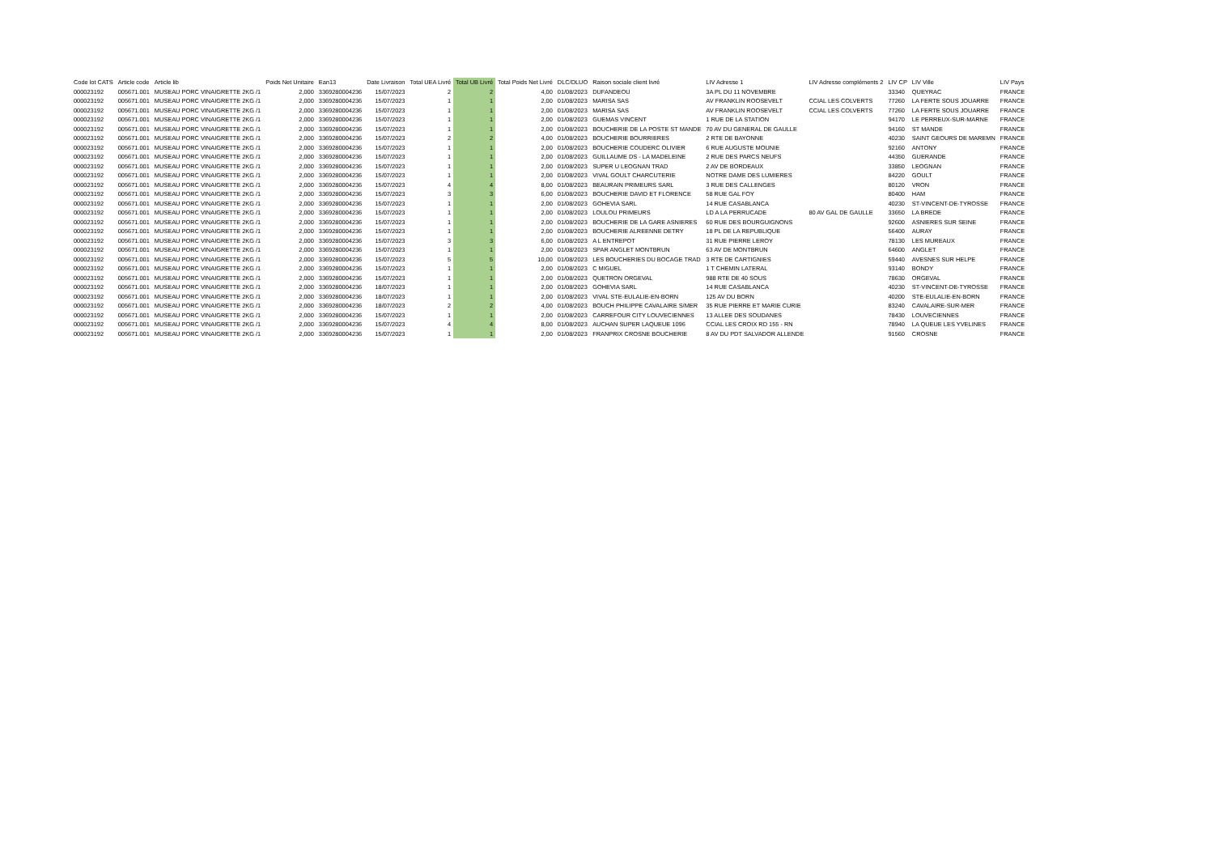| Code lot CATS | Article code | Article lib | Poids Net Unitaire | Ean13 | Date Livraison | Total UEA Livré | Total UB Livré | Total Poids Net Livré | DLC/DLUO | Raison sociale client livré | LIV Adresse 1 | LIV Adresse compléments 2 | LIV CP | LIV Ville | LIV Pays |
| --- | --- | --- | --- | --- | --- | --- | --- | --- | --- | --- | --- | --- | --- | --- | --- |
| 000023192 | 005671.001 | MUSEAU PORC VINAIGRETTE 2KG /1 | 2,000 | 3369280004236 | 15/07/2023 | 2 | 2 | 4,00 | 01/08/2023 | DUFANDEOU | 3A PL DU 11 NOVEMBRE | | 33340 | QUEYRAC | FRANCE |
| 000023192 | 005671.001 | MUSEAU PORC VINAIGRETTE 2KG /1 | 2,000 | 3369280004236 | 15/07/2023 | 1 | 1 | 2,00 | 01/08/2023 | MARISA SAS | AV FRANKLIN ROOSEVELT | CCIAL LES COLVERTS | 77260 | LA FERTE SOUS JOUARRE | FRANCE |
| 000023192 | 005671.001 | MUSEAU PORC VINAIGRETTE 2KG /1 | 2,000 | 3369280004236 | 15/07/2023 | 1 | 1 | 2,00 | 01/08/2023 | MARISA SAS | AV FRANKLIN ROOSEVELT | CCIAL LES COLVERTS | 77260 | LA FERTE SOUS JOUARRE | FRANCE |
| 000023192 | 005671.001 | MUSEAU PORC VINAIGRETTE 2KG /1 | 2,000 | 3369280004236 | 15/07/2023 | 1 | 1 | 2,00 | 01/08/2023 | GUEMAS VINCENT | 1 RUE DE LA STATION | | 94170 | LE PERREUX-SUR-MARNE | FRANCE |
| 000023192 | 005671.001 | MUSEAU PORC VINAIGRETTE 2KG /1 | 2,000 | 3369280004236 | 15/07/2023 | 1 | 1 | 2,00 | 01/08/2023 | BOUCHERIE DE LA POSTE ST MANDE | 70 AV DU GENERAL DE GAULLE | | 94160 | ST MANDE | FRANCE |
| 000023192 | 005671.001 | MUSEAU PORC VINAIGRETTE 2KG /1 | 2,000 | 3369280004236 | 15/07/2023 | 2 | 2 | 4,00 | 01/08/2023 | BOUCHERIE BOURRIERES | 2 RTE DE BAYONNE | | 40230 | SAINT GEOURS DE MAREMN | FRANCE |
| 000023192 | 005671.001 | MUSEAU PORC VINAIGRETTE 2KG /1 | 2,000 | 3369280004236 | 15/07/2023 | 1 | 1 | 2,00 | 01/08/2023 | BOUCHERIE COUDERC OLIVIER | 6 RUE AUGUSTE MOUNIE | | 92160 | ANTONY | FRANCE |
| 000023192 | 005671.001 | MUSEAU PORC VINAIGRETTE 2KG /1 | 2,000 | 3369280004236 | 15/07/2023 | 1 | 1 | 2,00 | 01/08/2023 | GUILLAUME DS - LA MADELEINE | 2 RUE DES PARCS NEUFS | | 44350 | GUERANDE | FRANCE |
| 000023192 | 005671.001 | MUSEAU PORC VINAIGRETTE 2KG /1 | 2,000 | 3369280004236 | 15/07/2023 | 1 | 1 | 2,00 | 01/08/2023 | SUPER U LEOGNAN TRAD | 2 AV DE BORDEAUX | | 33850 | LEOGNAN | FRANCE |
| 000023192 | 005671.001 | MUSEAU PORC VINAIGRETTE 2KG /1 | 2,000 | 3369280004236 | 15/07/2023 | 1 | 1 | 2,00 | 01/08/2023 | VIVAL GOULT CHARCUTERIE | NOTRE DAME DES LUMIERES | | 84220 | GOULT | FRANCE |
| 000023192 | 005671.001 | MUSEAU PORC VINAIGRETTE 2KG /1 | 2,000 | 3369280004236 | 15/07/2023 | 4 | 4 | 8,00 | 01/08/2023 | BEAURAIN PRIMEURS SARL | 3 RUE DES CALLENGES | | 80120 | VRON | FRANCE |
| 000023192 | 005671.001 | MUSEAU PORC VINAIGRETTE 2KG /1 | 2,000 | 3369280004236 | 15/07/2023 | 3 | 3 | 6,00 | 01/08/2023 | BOUCHERIE DAVID ET FLORENCE | 58 RUE GAL FOY | | 80400 | HAM | FRANCE |
| 000023192 | 005671.001 | MUSEAU PORC VINAIGRETTE 2KG /1 | 2,000 | 3369280004236 | 15/07/2023 | 1 | 1 | 2,00 | 01/08/2023 | GOHEVIA SARL | 14 RUE CASABLANCA | | 40230 | ST-VINCENT-DE-TYROSSE | FRANCE |
| 000023192 | 005671.001 | MUSEAU PORC VINAIGRETTE 2KG /1 | 2,000 | 3369280004236 | 15/07/2023 | 1 | 1 | 2,00 | 01/08/2023 | LOULOU PRIMEURS | LD A LA PERRUCADE | 80 AV GAL DE GAULLE | 33650 | LA BREDE | FRANCE |
| 000023192 | 005671.001 | MUSEAU PORC VINAIGRETTE 2KG /1 | 2,000 | 3369280004236 | 15/07/2023 | 1 | 1 | 2,00 | 01/08/2023 | BOUCHERIE DE LA GARE ASNIERES | 60 RUE DES BOURGUIGNONS | | 92600 | ASNIERES SUR SEINE | FRANCE |
| 000023192 | 005671.001 | MUSEAU PORC VINAIGRETTE 2KG /1 | 2,000 | 3369280004236 | 15/07/2023 | 1 | 1 | 2,00 | 01/08/2023 | BOUCHERIE ALREENNE DETRY | 18 PL DE LA REPUBLIQUE | | 56400 | AURAY | FRANCE |
| 000023192 | 005671.001 | MUSEAU PORC VINAIGRETTE 2KG /1 | 2,000 | 3369280004236 | 15/07/2023 | 3 | 3 | 6,00 | 01/08/2023 | A L ENTREPOT | 31 RUE PIERRE LEROY | | 78130 | LES MUREAUX | FRANCE |
| 000023192 | 005671.001 | MUSEAU PORC VINAIGRETTE 2KG /1 | 2,000 | 3369280004236 | 15/07/2023 | 1 | 1 | 2,00 | 01/08/2023 | SPAR ANGLET MONTBRUN | 63 AV DE MONTBRUN | | 64600 | ANGLET | FRANCE |
| 000023192 | 005671.001 | MUSEAU PORC VINAIGRETTE 2KG /1 | 2,000 | 3369280004236 | 15/07/2023 | 5 | 5 | 10,00 | 01/08/2023 | LES BOUCHERIES DU BOCAGE TRAD | 3 RTE DE CARTIGNIES | | 59440 | AVESNES SUR HELPE | FRANCE |
| 000023192 | 005671.001 | MUSEAU PORC VINAIGRETTE 2KG /1 | 2,000 | 3369280004236 | 15/07/2023 | 1 | 1 | 2,00 | 01/08/2023 | C MIGUEL | 1 T CHEMIN LATERAL | | 93140 | BONDY | FRANCE |
| 000023192 | 005671.001 | MUSEAU PORC VINAIGRETTE 2KG /1 | 2,000 | 3369280004236 | 15/07/2023 | 1 | 1 | 2,00 | 01/08/2023 | QUETRON ORGEVAL | 988 RTE DE 40 SOUS | | 78630 | ORGEVAL | FRANCE |
| 000023192 | 005671.001 | MUSEAU PORC VINAIGRETTE 2KG /1 | 2,000 | 3369280004236 | 18/07/2023 | 1 | 1 | 2,00 | 01/08/2023 | GOHEVIA SARL | 14 RUE CASABLANCA | | 40230 | ST-VINCENT-DE-TYROSSE | FRANCE |
| 000023192 | 005671.001 | MUSEAU PORC VINAIGRETTE 2KG /1 | 2,000 | 3369280004236 | 18/07/2023 | 1 | 1 | 2,00 | 01/08/2023 | VIVAL STE-EULALIE-EN-BORN | 125 AV DU BORN | | 40200 | STE-EULALIE-EN-BORN | FRANCE |
| 000023192 | 005671.001 | MUSEAU PORC VINAIGRETTE 2KG /1 | 2,000 | 3369280004236 | 18/07/2023 | 2 | 2 | 4,00 | 01/08/2023 | BOUCH PHILIPPE CAVALAIRE S/MER | 35 RUE PIERRE ET MARIE CURIE | | 83240 | CAVALAIRE-SUR-MER | FRANCE |
| 000023192 | 005671.001 | MUSEAU PORC VINAIGRETTE 2KG /1 | 2,000 | 3369280004236 | 15/07/2023 | 1 | 1 | 2,00 | 01/08/2023 | CARREFOUR CITY LOUVECIENNES | 13 ALLEE DES SOUDANES | | 78430 | LOUVECIENNES | FRANCE |
| 000023192 | 005671.001 | MUSEAU PORC VINAIGRETTE 2KG /1 | 2,000 | 3369280004236 | 15/07/2023 | 4 | 4 | 8,00 | 01/08/2023 | AUCHAN SUPER LAQUEUE 1096 | CCIAL LES CROIX RD 155 - RN | | 78940 | LA QUEUE LES YVELINES | FRANCE |
| 000023192 | 005671.001 | MUSEAU PORC VINAIGRETTE 2KG /1 | 2,000 | 3369280004236 | 15/07/2023 | 1 | 1 | 2,00 | 01/08/2023 | FRANPRIX CROSNE BOUCHERIE | 8 AV DU PDT SALVADOR ALLENDE | | 91560 | CROSNE | FRANCE |